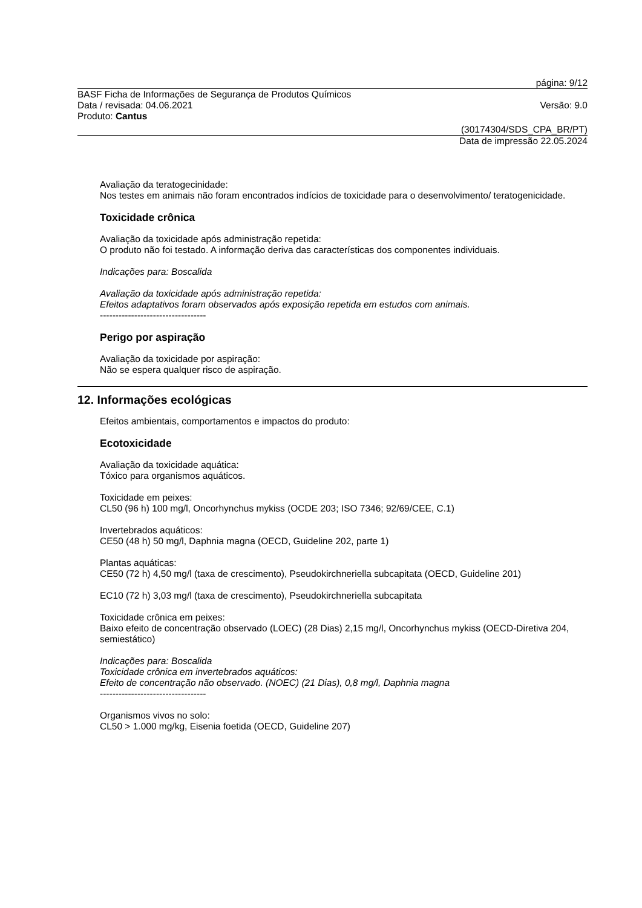página: 9/12
BASF Ficha de Informações de Segurança de Produtos Químicos
Data / revisada: 04.06.2021 Versão: 9.0
Produto: Cantus
(30174304/SDS_CPA_BR/PT)
Data de impressão 22.05.2024
Avaliação da teratogecinidade:
Nos testes em animais não foram encontrados indícios de toxicidade para o desenvolvimento/ teratogenicidade.
Toxicidade crônica
Avaliação da toxicidade após administração repetida:
O produto não foi testado. A informação deriva das características dos componentes individuais.
Indicações para: Boscalida
Avaliação da toxicidade após administração repetida:
Efeitos adaptativos foram observados após exposição repetida em estudos com animais.
----------------------------------
Perigo por aspiração
Avaliação da toxicidade por aspiração:
Não se espera qualquer risco de aspiração.
12. Informações ecológicas
Efeitos ambientais, comportamentos e impactos do produto:
Ecotoxicidade
Avaliação da toxicidade aquática:
Tóxico para organismos aquáticos.
Toxicidade em peixes:
CL50 (96 h) 100 mg/l, Oncorhynchus mykiss (OCDE 203; ISO 7346; 92/69/CEE, C.1)
Invertebrados aquáticos:
CE50 (48 h) 50 mg/l, Daphnia magna (OECD, Guideline 202, parte 1)
Plantas aquáticas:
CE50 (72 h) 4,50 mg/l (taxa de crescimento), Pseudokirchneriella subcapitata (OECD, Guideline 201)
EC10 (72 h) 3,03 mg/l (taxa de crescimento), Pseudokirchneriella subcapitata
Toxicidade crônica em peixes:
Baixo efeito de concentração observado (LOEC) (28 Dias) 2,15 mg/l, Oncorhynchus mykiss (OECD-Diretiva 204, semiestático)
Indicações para: Boscalida
Toxicidade crônica em invertebrados aquáticos:
Efeito de concentração não observado. (NOEC) (21 Dias), 0,8 mg/l, Daphnia magna
----------------------------------
Organismos vivos no solo:
CL50 > 1.000 mg/kg, Eisenia foetida (OECD, Guideline 207)